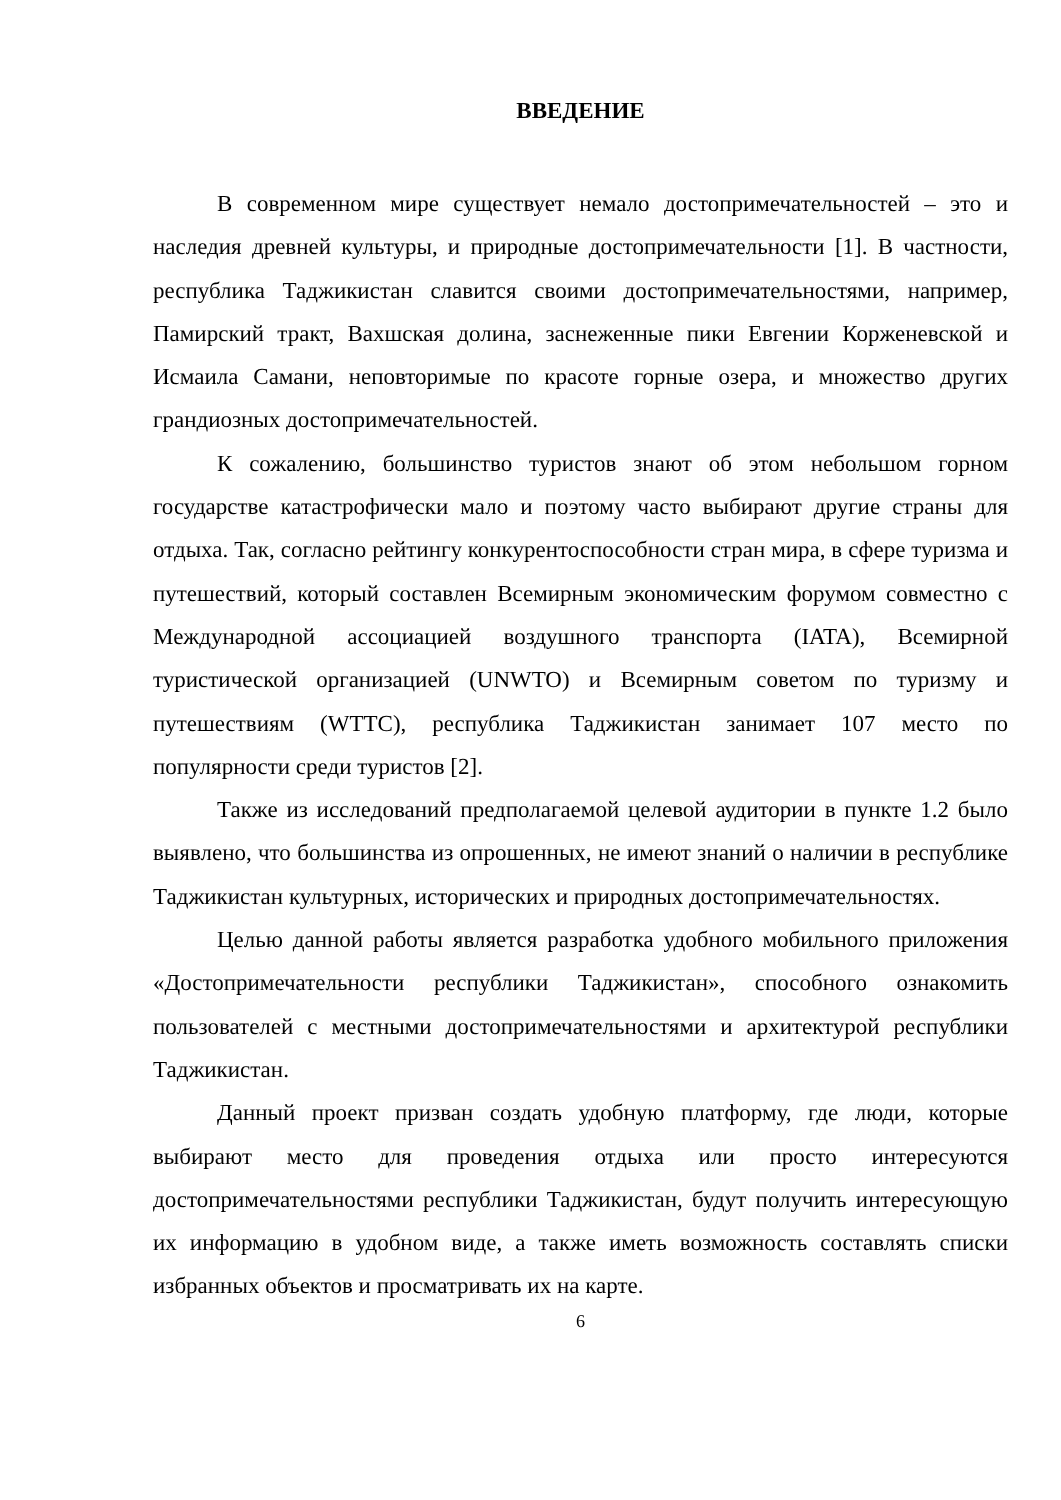ВВЕДЕНИЕ
В современном мире существует немало достопримечательностей – это и наследия древней культуры, и природные достопримечательности [1]. В частности, республика Таджикистан славится своими достопримечательностями, например, Памирский тракт, Вахшская долина, заснеженные пики Евгении Корженевской и Исмаила Самани, неповторимые по красоте горные озера, и множество других грандиозных достопримечательностей.
К сожалению, большинство туристов знают об этом небольшом горном государстве катастрофически мало и поэтому часто выбирают другие страны для отдыха. Так, согласно рейтингу конкурентоспособности стран мира, в сфере туризма и путешествий, который составлен Всемирным экономическим форумом совместно с Международной ассоциацией воздушного транспорта (IATA), Всемирной туристической организацией (UNWTO) и Всемирным советом по туризму и путешествиям (WTTC), республика Таджикистан занимает 107 место по популярности среди туристов [2].
Также из исследований предполагаемой целевой аудитории в пункте 1.2 было выявлено, что большинства из опрошенных, не имеют знаний о наличии в республике Таджикистан культурных, исторических и природных достопримечательностях.
Целью данной работы является разработка удобного мобильного приложения «Достопримечательности республики Таджикистан», способного ознакомить пользователей с местными достопримечательностями и архитектурой республики Таджикистан.
Данный проект призван создать удобную платформу, где люди, которые выбирают место для проведения отдыха или просто интересуются достопримечательностями республики Таджикистан, будут получить интересующую их информацию в удобном виде, а также иметь возможность составлять списки избранных объектов и просматривать их на карте.
6